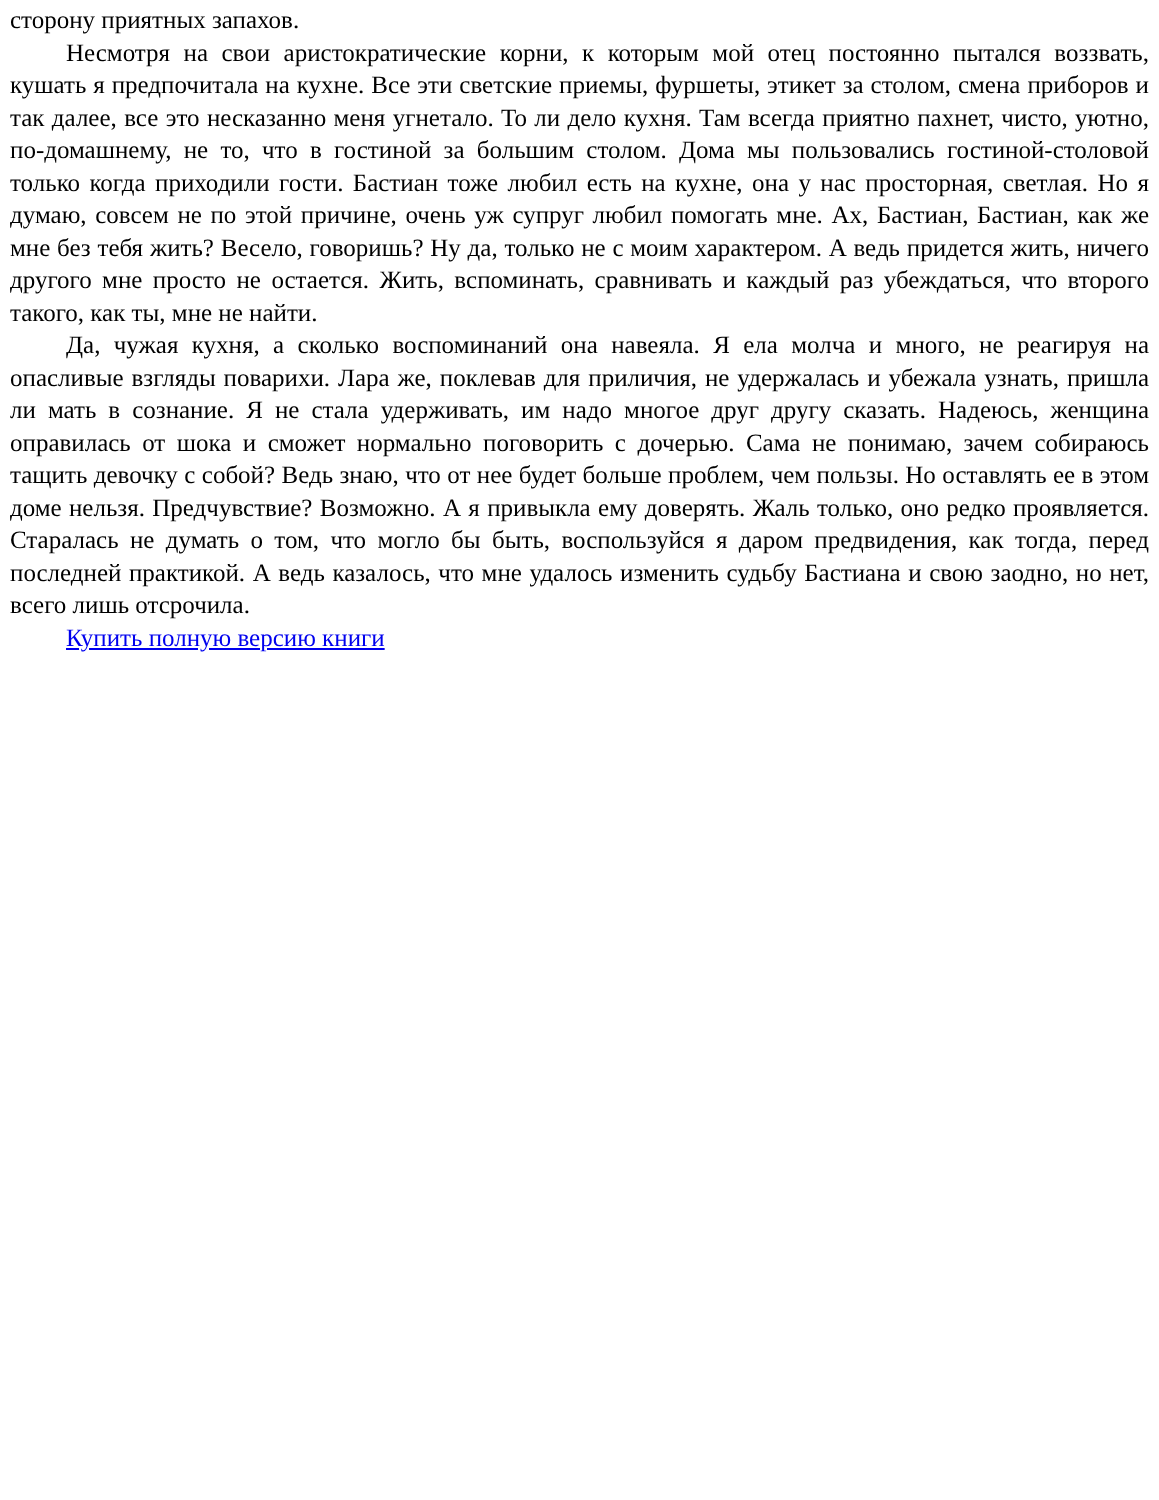сторону приятных запахов.
Несмотря на свои аристократические корни, к которым мой отец постоянно пытался воззвать, кушать я предпочитала на кухне. Все эти светские приемы, фуршеты, этикет за столом, смена приборов и так далее, все это несказанно меня угнетало. То ли дело кухня. Там всегда приятно пахнет, чисто, уютно, по-домашнему, не то, что в гостиной за большим столом. Дома мы пользовались гостиной-столовой только когда приходили гости. Бастиан тоже любил есть на кухне, она у нас просторная, светлая. Но я думаю, совсем не по этой причине, очень уж супруг любил помогать мне. Ах, Бастиан, Бастиан, как же мне без тебя жить? Весело, говоришь? Ну да, только не с моим характером. А ведь придется жить, ничего другого мне просто не остается. Жить, вспоминать, сравнивать и каждый раз убеждаться, что второго такого, как ты, мне не найти.
Да, чужая кухня, а сколько воспоминаний она навеяла. Я ела молча и много, не реагируя на опасливые взгляды поварихи. Лара же, поклевав для приличия, не удержалась и убежала узнать, пришла ли мать в сознание. Я не стала удерживать, им надо многое друг другу сказать. Надеюсь, женщина оправилась от шока и сможет нормально поговорить с дочерью. Сама не понимаю, зачем собираюсь тащить девочку с собой? Ведь знаю, что от нее будет больше проблем, чем пользы. Но оставлять ее в этом доме нельзя. Предчувствие? Возможно. А я привыкла ему доверять. Жаль только, оно редко проявляется. Старалась не думать о том, что могло бы быть, воспользуйся я даром предвидения, как тогда, перед последней практикой. А ведь казалось, что мне удалось изменить судьбу Бастиана и свою заодно, но нет, всего лишь отсрочила.
Купить полную версию книги